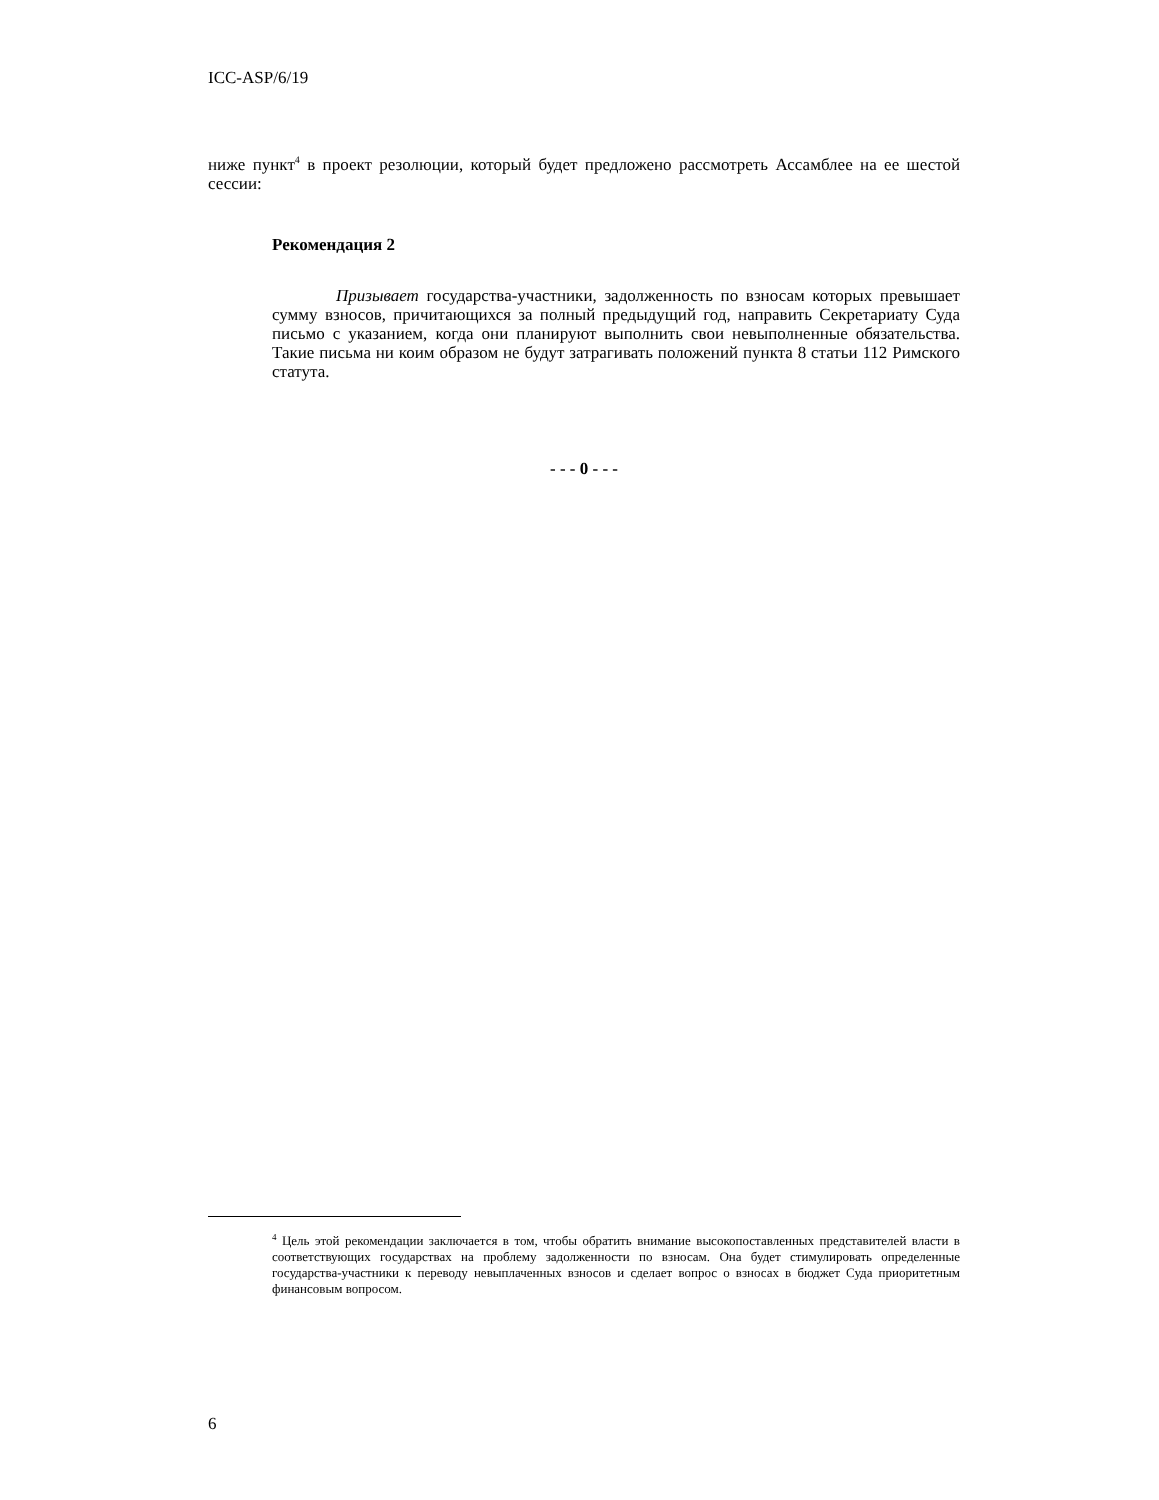ICC-ASP/6/19
ниже пункт<sup>4</sup> в проект резолюции, который будет предложено рассмотреть Ассамблее на ее шестой сессии:
Рекомендация 2
Призывает государства-участники, задолженность по взносам которых превышает сумму взносов, причитающихся за полный предыдущий год, направить Секретариату Суда письмо с указанием, когда они планируют выполнить свои невыполненные обязательства. Такие письма ни коим образом не будут затрагивать положений пункта 8 статьи 112 Римского статута.
- - - 0 - - -
<sup>4</sup> Цель этой рекомендации заключается в том, чтобы обратить внимание высокопоставленных представителей власти в соответствующих государствах на проблему задолженности по взносам. Она будет стимулировать определенные государства-участники к переводу невыплаченных взносов и сделает вопрос о взносах в бюджет Суда приоритетным финансовым вопросом.
6